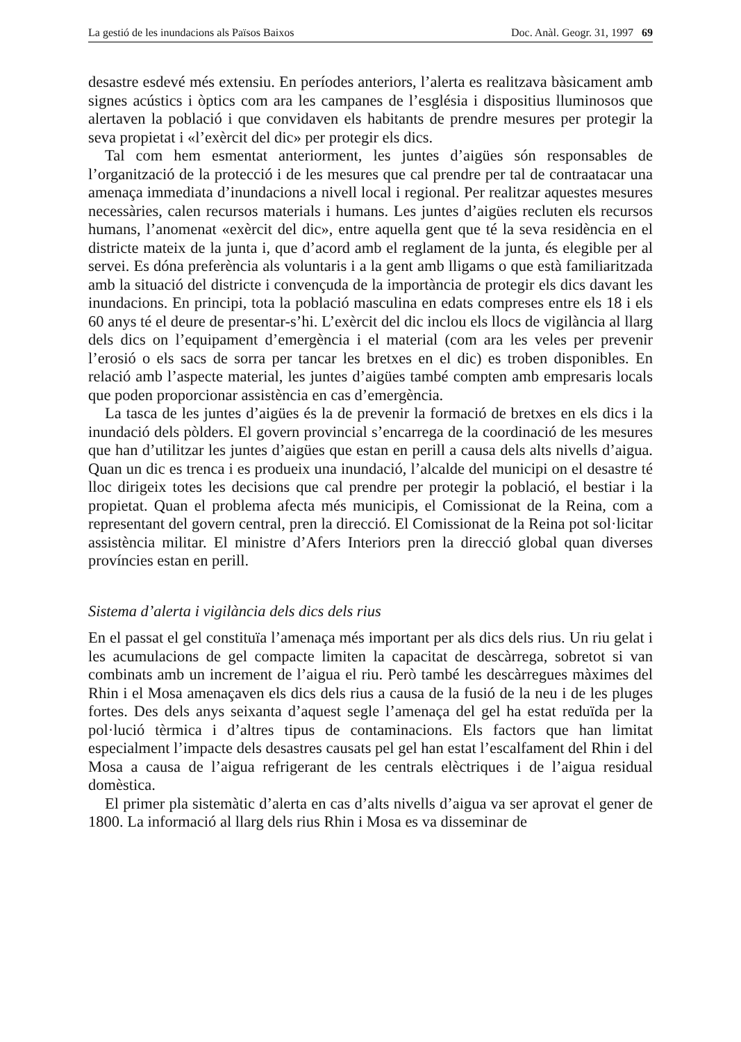La gestió de les inundacions als Països Baixos Doc. Anàl. Geogr. 31, 1997 69
desastre esdevé més extensiu. En períodes anteriors, l’alerta es realitzava bàsicament amb signes acústics i òptics com ara les campanes de l’església i dispositius lluminosos que alertaven la població i que convidaven els habitants de prendre mesures per protegir la seva propietat i «l’exèrcit del dic» per protegir els dics.
Tal com hem esmentat anteriorment, les juntes d’aigües són responsables de l’organització de la protecció i de les mesures que cal prendre per tal de contraatacar una amenaça immediata d’inundacions a nivell local i regional. Per realitzar aquestes mesures necessàries, calen recursos materials i humans. Les juntes d’aigües recluten els recursos humans, l’anomenat «exèrcit del dic», entre aquella gent que té la seva residència en el districte mateix de la junta i, que d’acord amb el reglament de la junta, és elegible per al servei. Es dóna preferència als voluntaris i a la gent amb lligams o que està familiaritzada amb la situació del districte i convençuda de la importància de protegir els dics davant les inundacions. En principi, tota la població masculina en edats compreses entre els 18 i els 60 anys té el deure de presentar-s’hi. L’exèrcit del dic inclou els llocs de vigilància al llarg dels dics on l’equipament d’emergència i el material (com ara les veles per prevenir l’erosió o els sacs de sorra per tancar les bretxes en el dic) es troben disponibles. En relació amb l’aspecte material, les juntes d’aigües també compten amb empresaris locals que poden proporcionar assistència en cas d’emergència.
La tasca de les juntes d’aigües és la de prevenir la formació de bretxes en els dics i la inundació dels pòlders. El govern provincial s’encarrega de la coordinació de les mesures que han d’utilitzar les juntes d’aigües que estan en perill a causa dels alts nivells d’aigua. Quan un dic es trenca i es produeix una inundació, l’alcalde del municipi on el desastre té lloc dirigeix totes les decisions que cal prendre per protegir la població, el bestiar i la propietat. Quan el problema afecta més municipis, el Comissionat de la Reina, com a representant del govern central, pren la direcció. El Comissionat de la Reina pot sol·licitar assistència militar. El ministre d’Afers Interiors pren la direcció global quan diverses províncies estan en perill.
Sistema d’alerta i vigilància dels dics dels rius
En el passat el gel constituïa l’amenaça més important per als dics dels rius. Un riu gelat i les acumulacions de gel compacte limiten la capacitat de descàrrega, sobretot si van combinats amb un increment de l’aigua el riu. Però també les descàrregues màximes del Rhin i el Mosa amenaçaven els dics dels rius a causa de la fusió de la neu i de les pluges fortes. Des dels anys seixanta d’aquest segle l’amenaça del gel ha estat reduïda per la pol·lució tèrmica i d’altres tipus de contaminacions. Els factors que han limitat especialment l’impacte dels desastres causats pel gel han estat l’escalfament del Rhin i del Mosa a causa de l’aigua refrigerant de les centrals elèctriques i de l’aigua residual domèstica.
El primer pla sistemàtic d’alerta en cas d’alts nivells d’aigua va ser aprovat el gener de 1800. La informació al llarg dels rius Rhin i Mosa es va disseminar de